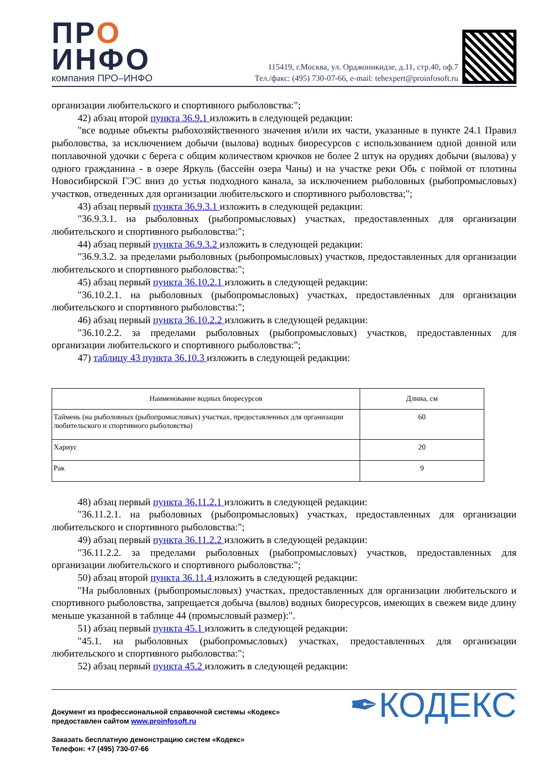ПРО
ИНФО
компания ПРО–ИНФО
115419, г.Москва, ул. Орджоникидзе, д.11, стр.40, оф.7
Тел./факс: (495) 730-07-66, e-mail: tehexpert@proinfosoft.ru
организации любительского и спортивного рыболовства:";
42) абзац второй пункта 36.9.1 изложить в следующей редакции:
"все водные объекты рыбохозяйственного значения и/или их части, указанные в пункте 24.1 Правил рыболовства, за исключением добычи (вылова) водных биоресурсов с использованием одной донной или поплавочной удочки с берега с общим количеством крючков не более 2 штук на орудиях добычи (вылова) у одного гражданина - в озере Яркуль (бассейн озера Чаны) и на участке реки Обь с поймой от плотины Новосибирской ГЭС вниз до устья подходного канала, за исключением рыболовных (рыбопромысловых) участков, отведенных для организации любительского и спортивного рыболовства;";
43) абзац первый пункта 36.9.3.1 изложить в следующей редакции:
"36.9.3.1. на рыболовных (рыбопромысловых) участках, предоставленных для организации любительского и спортивного рыболовства:";
44) абзац первый пункта 36.9.3.2 изложить в следующей редакции:
"36.9.3.2. за пределами рыболовных (рыбопромысловых) участков, предоставленных для организации любительского и спортивного рыболовства:";
45) абзац первый пункта 36.10.2.1 изложить в следующей редакции:
"36.10.2.1. на рыболовных (рыбопромысловых) участках, предоставленных для организации любительского и спортивного рыболовства:";
46) абзац первый пункта 36.10.2.2 изложить в следующей редакции:
"36.10.2.2. за пределами рыболовных (рыбопромысловых) участков, предоставленных для организации любительского и спортивного рыболовства:";
47) таблицу 43 пункта 36.10.3 изложить в следующей редакции:
| Наименование водных биоресурсов | Длина, см |
| --- | --- |
| Таймень (на рыболовных (рыбопромысловых) участках, предоставленных для организации любительского и спортивного рыболовства) | 60 |
| Хариус | 20 |
| Рак | 9 |
48) абзац первый пункта 36.11.2.1 изложить в следующей редакции:
"36.11.2.1. на рыболовных (рыбопромысловых) участках, предоставленных для организации любительского и спортивного рыболовства:";
49) абзац первый пункта 36.11.2.2 изложить в следующей редакции:
"36.11.2.2. за пределами рыболовных (рыбопромысловых) участков, предоставленных для организации любительского и спортивного рыболовства:";
50) абзац второй пункта 36.11.4 изложить в следующей редакции:
"На рыболовных (рыбопромысловых) участках, предоставленных для организации любительского и спортивного рыболовства, запрещается добыча (вылов) водных биоресурсов, имеющих в свежем виде длину меньше указанной в таблице 44 (промысловый размер):".
51) абзац первый пункта 45.1 изложить в следующей редакции:
"45.1. на рыболовных (рыбопромысловых) участках, предоставленных для организации любительского и спортивного рыболовства:";
52) абзац первый пункта 45.2 изложить в следующей редакции:
Документ из профессиональной справочной системы «Кодекс»
предоставлен сайтом www.proinfosoft.ru
Заказать бесплатную демонстрацию систем «Кодекс»
Телефон: +7 (495) 730-07-66
✒КОДЕКС